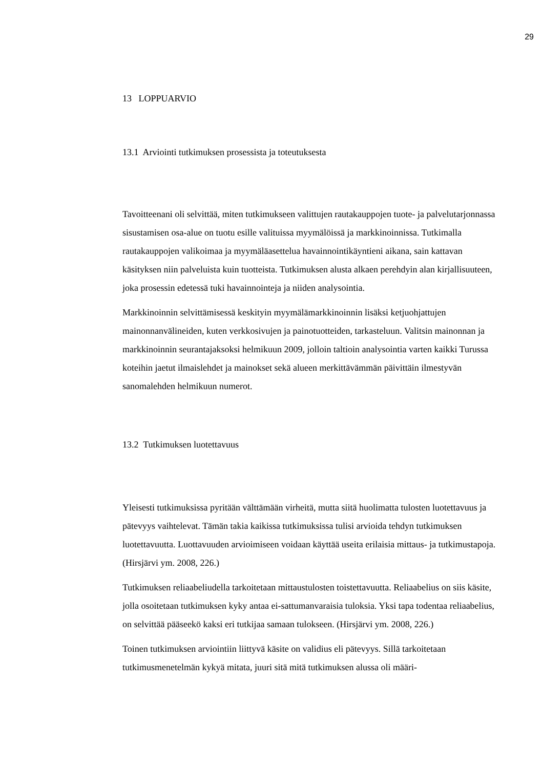29
13 LOPPUARVIO
13.1 Arviointi tutkimuksen prosessista ja toteutuksesta
Tavoitteenani oli selvittää, miten tutkimukseen valittujen rautakauppojen tuote- ja palvelutarjonnassa sisustamisen osa-alue on tuotu esille valituissa myymälöissä ja markkinoinnissa. Tutkimalla rautakauppojen valikoimaa ja myymäläasettelua havain­nointikäyntieni aikana, sain kattavan käsityksen niin palveluista kuin tuotteista. Tut­kimuksen alusta alkaen perehdyin alan kirjallisuuteen, joka prosessin edetessä tuki havainnointeja ja niiden analysointia.
Markkinoinnin selvittämisessä keskityin myymälämarkkinoinnin lisäksi ketjuohjattu­jen mainonnanvälineiden, kuten verkkosivujen ja painotuotteiden, tarkasteluun. Valit­sin mainonnan ja markkinoinnin seurantajaksoksi helmikuun 2009, jolloin taltioin analysointia varten kaikki Turussa koteihin jaetut ilmaislehdet ja mainokset sekä alu­een merkittävämmän päivittäin ilmestyvän sanomalehden helmikuun numerot.
13.2 Tutkimuksen luotettavuus
Yleisesti tutkimuksissa pyritään välttämään virheitä, mutta siitä huolimatta tulosten luotettavuus ja pätevyys vaihtelevat. Tämän takia kaikissa tutkimuksissa tulisi arvioi­da tehdyn tutkimuksen luotettavuutta. Luottavuuden arvioimiseen voidaan käyttää useita erilaisia mittaus- ja tutkimustapoja. (Hirsjärvi ym. 2008, 226.)
Tutkimuksen reliaabeliudella tarkoitetaan mittaustulosten toistettavuutta. Reliaabelius on siis käsite, jolla osoitetaan tutkimuksen kyky antaa ei-sattumanvaraisia tuloksia. Yksi tapa todentaa reliaabelius, on selvittää pääseekö kaksi eri tutkijaa samaan tulok­seen. (Hirsjärvi ym. 2008, 226.)
Toinen tutkimuksen arviointiin liittyvä käsite on validius eli pätevyys. Sillä tarkoite­taan tutkimusmenetelmän kykyä mitata, juuri sitä mitä tutkimuksen alussa oli määri-